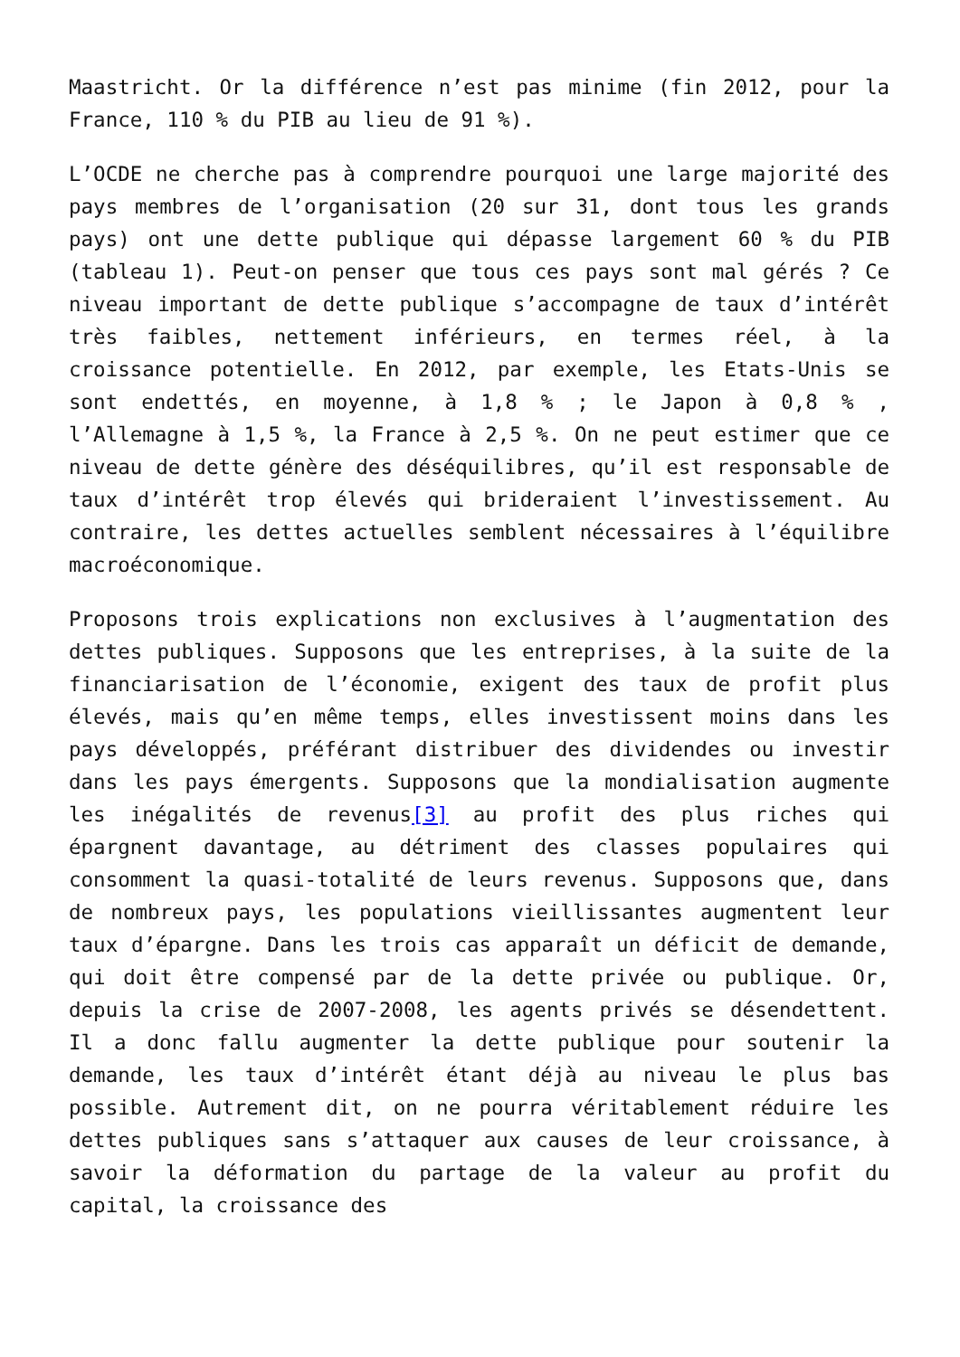Maastricht. Or la différence n’est pas minime (fin 2012, pour la France, 110 % du PIB au lieu de 91 %).
L’OCDE ne cherche pas à comprendre pourquoi une large majorité des pays membres de l’organisation (20 sur 31, dont tous les grands pays) ont une dette publique qui dépasse largement 60 % du PIB (tableau 1). Peut-on penser que tous ces pays sont mal gérés ? Ce niveau important de dette publique s’accompagne de taux d’intérêt très faibles, nettement inférieurs, en termes réel, à la croissance potentielle. En 2012, par exemple, les Etats-Unis se sont endettés, en moyenne, à 1,8 % ; le Japon à 0,8 % , l’Allemagne à 1,5 %, la France à 2,5 %. On ne peut estimer que ce niveau de dette génère des déséquilibres, qu’il est responsable de taux d’intérêt trop élevés qui brideraient l’investissement. Au contraire, les dettes actuelles semblent nécessaires à l’équilibre macroéconomique.
Proposons trois explications non exclusives à l’augmentation des dettes publiques. Supposons que les entreprises, à la suite de la financiarisation de l’économie, exigent des taux de profit plus élevés, mais qu’en même temps, elles investissent moins dans les pays développés, préférant distribuer des dividendes ou investir dans les pays émergents. Supposons que la mondialisation augmente les inégalités de revenus[3] au profit des plus riches qui épargnent davantage, au détriment des classes populaires qui consomment la quasi-totalité de leurs revenus. Supposons que, dans de nombreux pays, les populations vieillissantes augmentent leur taux d’épargne. Dans les trois cas apparaît un déficit de demande, qui doit être compensé par de la dette privée ou publique. Or, depuis la crise de 2007-2008, les agents privés se désendettent. Il a donc fallu augmenter la dette publique pour soutenir la demande, les taux d’intérêt étant déjà au niveau le plus bas possible. Autrement dit, on ne pourra véritablement réduire les dettes publiques sans s’attaquer aux causes de leur croissance, à savoir la déformation du partage de la valeur au profit du capital, la croissance des